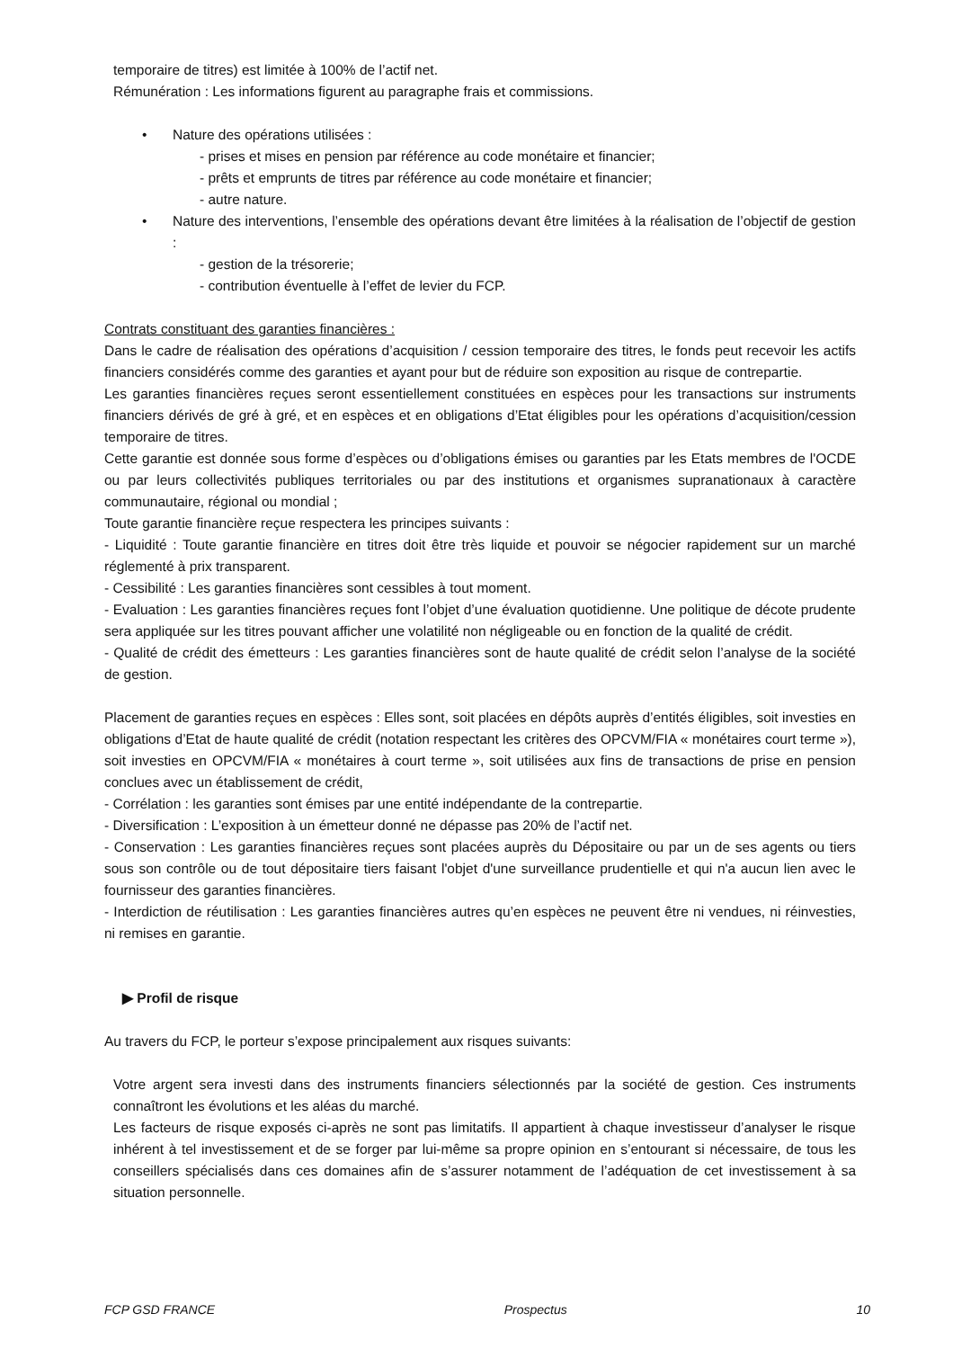temporaire de titres) est limitée à 100% de l’actif net.
Rémunération : Les informations figurent au paragraphe frais et commissions.
• Nature des opérations utilisées :
- prises et mises en pension par référence au code monétaire et financier;
- prêts et emprunts de titres par référence au code monétaire et financier;
- autre nature.
•
Nature des interventions, l’ensemble des opérations devant être limitées à la réalisation de l’objectif de gestion :
- gestion de la trésorerie;
- contribution éventuelle à l’effet de levier du FCP.
Contrats constituant des garanties financières :
Dans le cadre de réalisation des opérations d’acquisition / cession temporaire des titres, le fonds peut recevoir les actifs financiers considérés comme des garanties et ayant pour but de réduire son exposition au risque de contrepartie.
Les garanties financières reçues seront essentiellement constituées en espèces pour les transactions sur instruments financiers dérivés de gré à gré, et en espèces et en obligations d’Etat éligibles pour les opérations d’acquisition/cession temporaire de titres.
Cette garantie est donnée sous forme d’espèces ou d’obligations émises ou garanties par les Etats membres de l'OCDE ou par leurs collectivités publiques territoriales ou par des institutions et organismes supranationaux à caractère communautaire, régional ou mondial ;
Toute garantie financière reçue respectera les principes suivants :
- Liquidité : Toute garantie financière en titres doit être très liquide et pouvoir se négocier rapidement sur un marché réglementé à prix transparent.
- Cessibilité : Les garanties financières sont cessibles à tout moment.
- Evaluation : Les garanties financières reçues font l’objet d’une évaluation quotidienne. Une politique de décote prudente sera appliquée sur les titres pouvant afficher une volatilité non négligeable ou en fonction de la qualité de crédit.
- Qualité de crédit des émetteurs : Les garanties financières sont de haute qualité de crédit selon l’analyse de la société de gestion.
Placement de garanties reçues en espèces : Elles sont, soit placées en dépôts auprès d’entités éligibles, soit investies en obligations d’Etat de haute qualité de crédit (notation respectant les critères des OPCVM/FIA « monétaires court terme »), soit investies en OPCVM/FIA « monétaires à court terme », soit utilisées aux fins de transactions de prise en pension conclues avec un établissement de crédit,
- Corrélation : les garanties sont émises par une entité indépendante de la contrepartie.
- Diversification : L’exposition à un émetteur donné ne dépasse pas 20% de l’actif net.
- Conservation : Les garanties financières reçues sont placées auprès du Dépositaire ou par un de ses agents ou tiers sous son contrôle ou de tout dépositaire tiers faisant l'objet d'une surveillance prudentielle et qui n'a aucun lien avec le fournisseur des garanties financières.
- Interdiction de réutilisation : Les garanties financières autres qu’en espèces ne peuvent être ni vendues, ni réinvesties, ni remises en garantie.
▶ Profil de risque
Au travers du FCP, le porteur s’expose principalement aux risques suivants:
Votre argent sera investi dans des instruments financiers sélectionnés par la société de gestion. Ces instruments connaîtront les évolutions et les aléas du marché.
Les facteurs de risque exposés ci-après ne sont pas limitatifs. Il appartient à chaque investisseur d’analyser le risque inhérent à tel investissement et de se forger par lui-même sa propre opinion en s’entourant si nécessaire, de tous les conseillers spécialisés dans ces domaines afin de s’assurer notamment de l’adéquation de cet investissement à sa situation personnelle.
FCP GSD FRANCE Prospectus 10